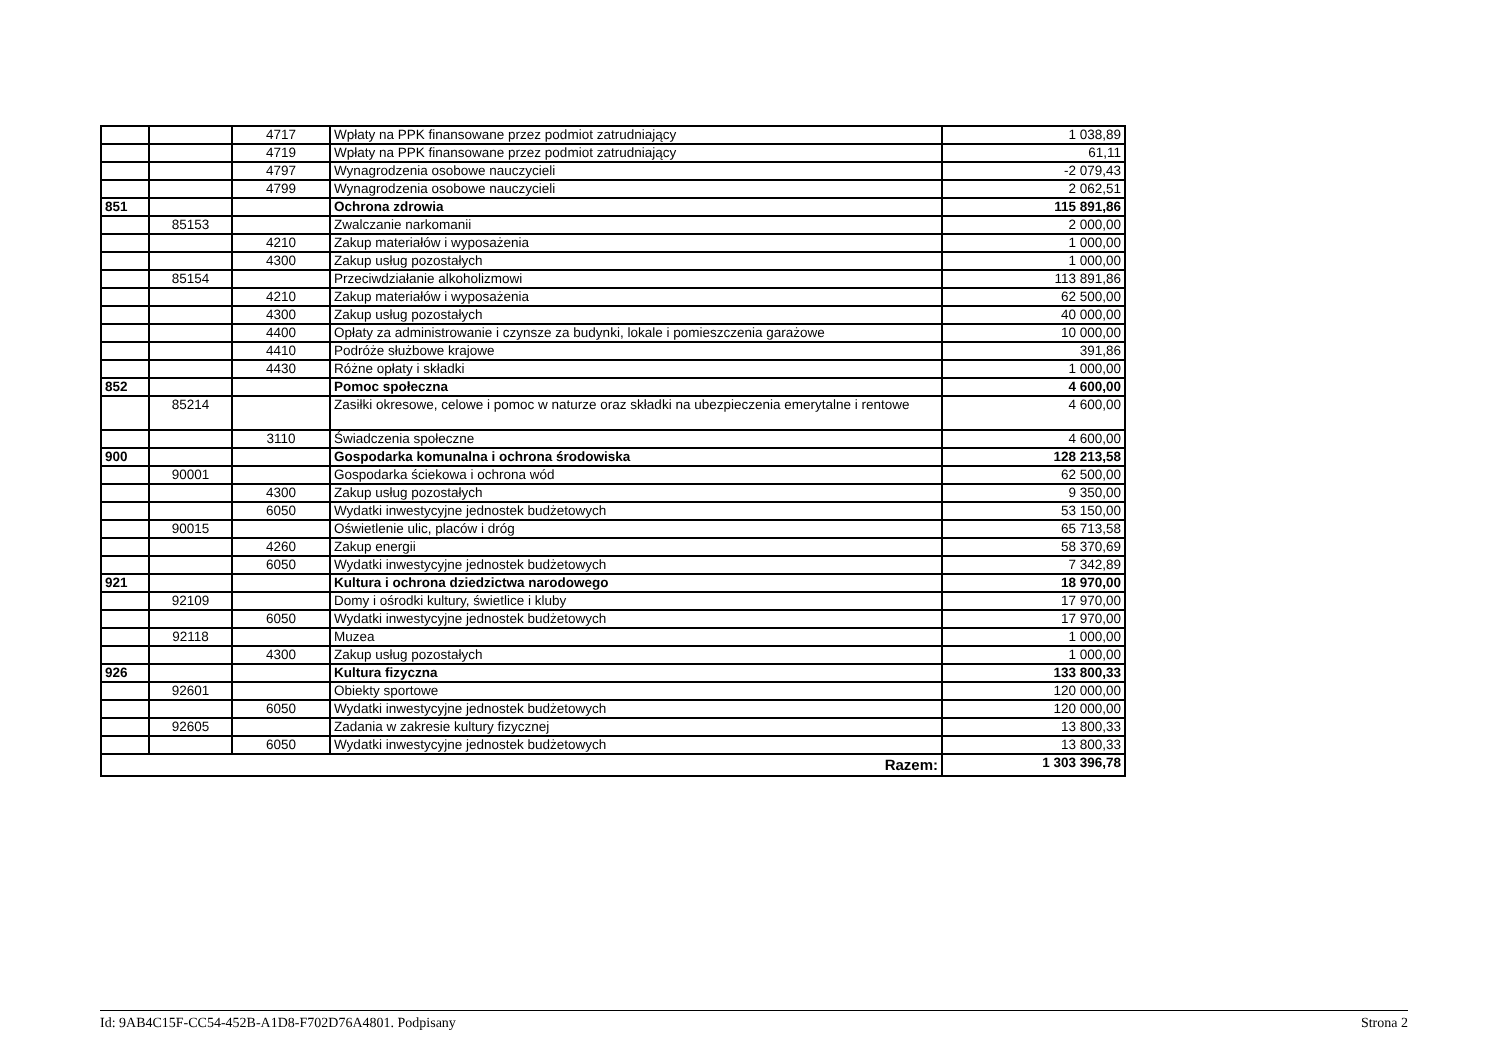| | | 4717 | Wpłaty na PPK finansowane przez podmiot zatrudniający | 1 038,89 |
| | | 4719 | Wpłaty na PPK finansowane przez podmiot zatrudniający | 61,11 |
| | | 4797 | Wynagrodzenia osobowe nauczycieli | -2 079,43 |
| | | 4799 | Wynagrodzenia osobowe nauczycieli | 2 062,51 |
| 851 | | | Ochrona zdrowia | 115 891,86 |
| | 85153 | | Zwalczanie narkomanii | 2 000,00 |
| | | 4210 | Zakup materiałów i wyposażenia | 1 000,00 |
| | | 4300 | Zakup usług pozostałych | 1 000,00 |
| | 85154 | | Przeciwdziałanie alkoholizmowi | 113 891,86 |
| | | 4210 | Zakup materiałów i wyposażenia | 62 500,00 |
| | | 4300 | Zakup usług pozostałych | 40 000,00 |
| | | 4400 | Opłaty za administrowanie i czynsze za budynki, lokale i pomieszczenia garażowe | 10 000,00 |
| | | 4410 | Podróże służbowe krajowe | 391,86 |
| | | 4430 | Różne opłaty i składki | 1 000,00 |
| 852 | | | Pomoc społeczna | 4 600,00 |
| | 85214 | | Zasiłki okresowe, celowe i pomoc w naturze oraz składki na ubezpieczenia emerytalne i rentowe | 4 600,00 |
| | | 3110 | Świadczenia społeczne | 4 600,00 |
| 900 | | | Gospodarka komunalna i ochrona środowiska | 128 213,58 |
| | 90001 | | Gospodarka ściekowa i ochrona wód | 62 500,00 |
| | | 4300 | Zakup usług pozostałych | 9 350,00 |
| | | 6050 | Wydatki inwestycyjne jednostek budżetowych | 53 150,00 |
| | 90015 | | Oświetlenie ulic, placów i dróg | 65 713,58 |
| | | 4260 | Zakup energii | 58 370,69 |
| | | 6050 | Wydatki inwestycyjne jednostek budżetowych | 7 342,89 |
| 921 | | | Kultura i ochrona dziedzictwa narodowego | 18 970,00 |
| | 92109 | | Domy i ośrodki kultury, świetlice i kluby | 17 970,00 |
| | | 6050 | Wydatki inwestycyjne jednostek budżetowych | 17 970,00 |
| | 92118 | | Muzea | 1 000,00 |
| | | 4300 | Zakup usług pozostałych | 1 000,00 |
| 926 | | | Kultura fizyczna | 133 800,33 |
| | 92601 | | Obiekty sportowe | 120 000,00 |
| | | 6050 | Wydatki inwestycyjne jednostek budżetowych | 120 000,00 |
| | 92605 | | Zadania w zakresie kultury fizycznej | 13 800,33 |
| | | 6050 | Wydatki inwestycyjne jednostek budżetowych | 13 800,33 |
| Razem: | | | | 1 303 396,78 |
Id: 9AB4C15F-CC54-452B-A1D8-F702D76A4801. Podpisany Strona 2